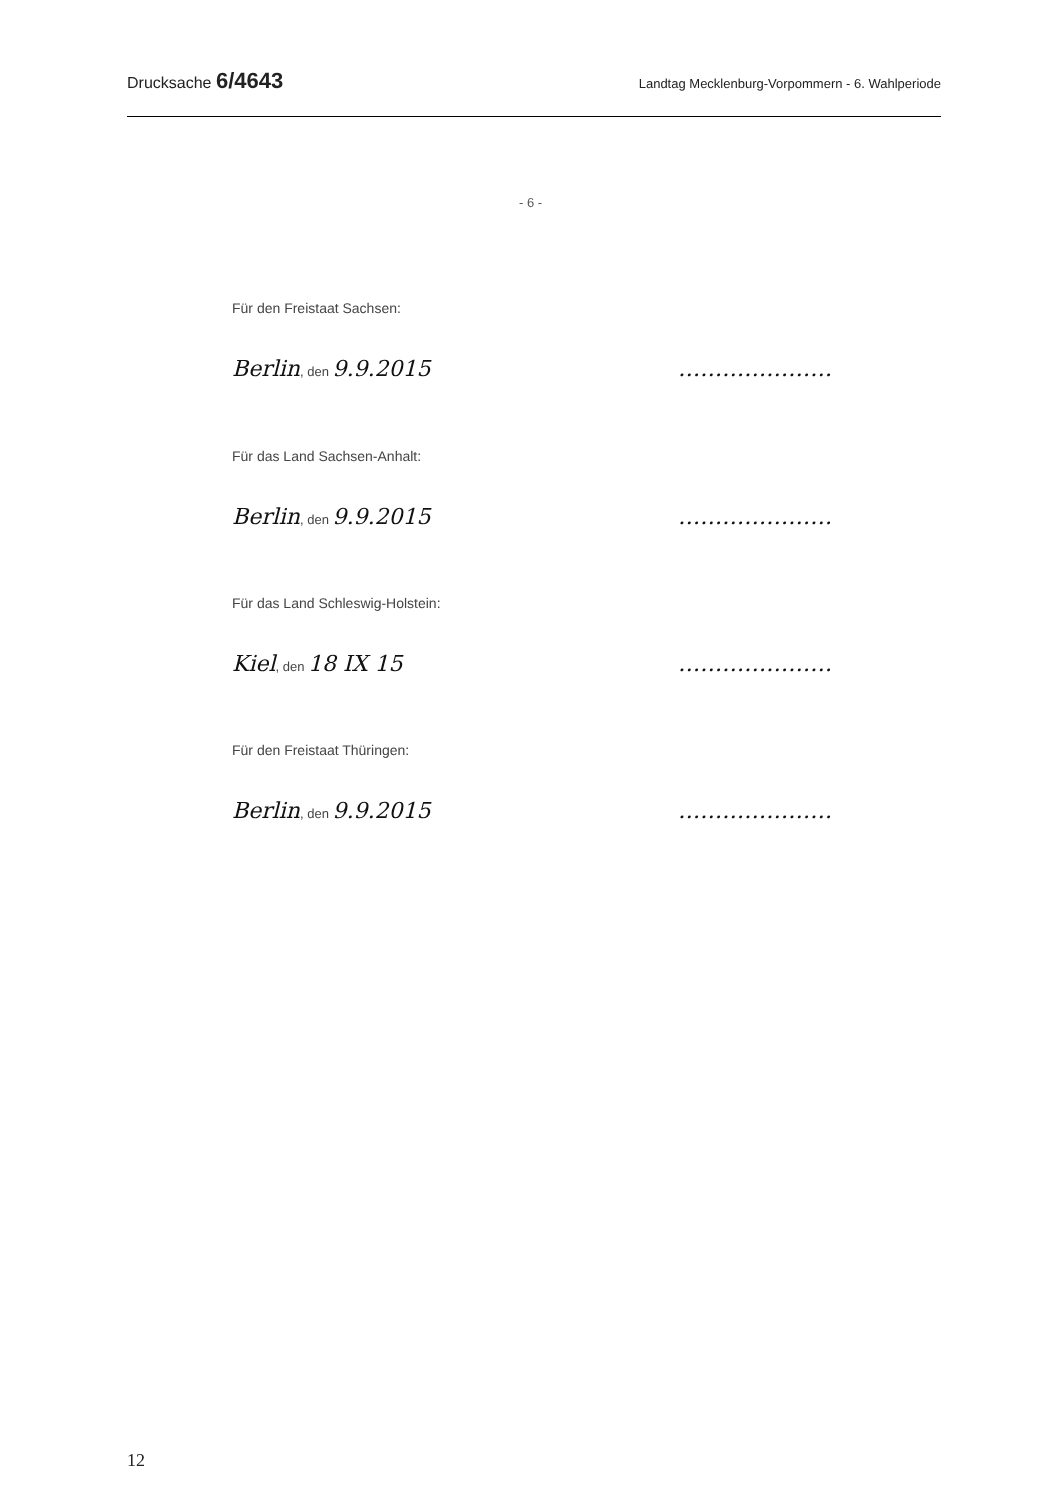Drucksache 6/4643
Landtag Mecklenburg-Vorpommern - 6. Wahlperiode
- 6 -
Für den Freistaat Sachsen:
Berlin, den 9.9.2015 …………………
Für das Land Sachsen-Anhalt:
Berlin, den 9.9.2015 …………………
Für das Land Schleswig-Holstein:
Kiel, den 18 IX 15 …………………
Für den Freistaat Thüringen:
Berlin, den 9.9.2015 …………………
12